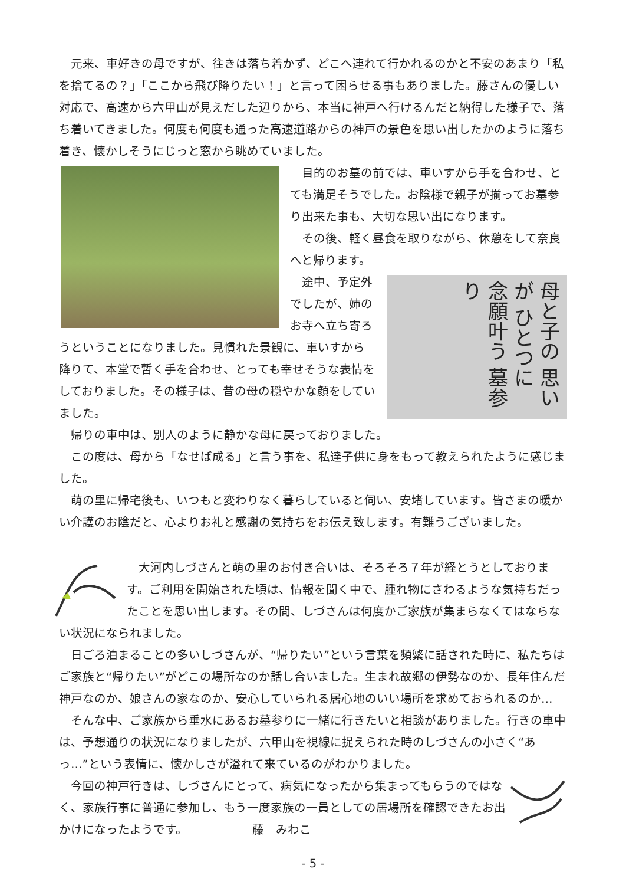元来、車好きの母ですが、往きは落ち着かず、どこへ連れて行かれるのかと不安のあまり「私を捨てるの？」「ここから飛び降りたい！」と言って困らせる事もありました。藤さんの優しい対応で、高速から六甲山が見えだした辺りから、本当に神戸へ行けるんだと納得した様子で、落ち着いてきました。何度も何度も通った高速道路からの神戸の景色を思い出したかのように落ち着き、懐かしそうにじっと窓から眺めていました。
　目的のお墓の前では、車いすから手を合わせ、とても満足そうでした。お陰様で親子が揃ってお墓参り出来た事も、大切な思い出になります。
　その後、軽く昼食を取りながら、休憩をして奈良へと帰ります。
母と子の 思いが ひとつに 念願叶う 墓参り
　途中、予定外でしたが、姉のお寺へ立ち寄ろうということになりました。見慣れた景観に、車いすから降りて、本堂で暫く手を合わせ、とっても幸せそうな表情をしておりました。その様子は、昔の母の穏やかな顔をしていました。
　帰りの車中は、別人のように静かな母に戻っておりました。
　この度は、母から「なせば成る」と言う事を、私達子供に身をもって教えられたように感じました。
　萌の里に帰宅後も、いつもと変わりなく暮らしていると伺い、安堵しています。皆さまの暖かい介護のお陰だと、心よりお礼と感謝の気持ちをお伝え致します。有難うございました。
　大河内しづさんと萌の里のお付き合いは、そろそろ７年が経とうとしております。ご利用を開始された頃は、情報を聞く中で、腫れ物にさわるような気持ちだったことを思い出します。その間、しづさんは何度かご家族が集まらなくてはならない状況になられました。
　日ごろ泊まることの多いしづさんが、“帰りたい”という言葉を頻繁に話された時に、私たちはご家族と“帰りたい”がどこの場所なのか話し合いました。生まれ故郷の伊勢なのか、長年住んだ神戸なのか、娘さんの家なのか、安心していられる居心地のいい場所を求めておられるのか…
　そんな中、ご家族から垂水にあるお墓参りに一緒に行きたいと相談がありました。行きの車中は、予想通りの状況になりましたが、六甲山を視線に捉えられた時のしづさんの小さく“あっ…”という表情に、懐かしさが溢れて来ているのがわかりました。
　今回の神戸行きは、しづさんにとって、病気になったから集まってもらうのではなく、家族行事に普通に参加し、もう一度家族の一員としての居場所を確認できたお出かけになったようです。　　　　　　藤　みわこ
- 5 -